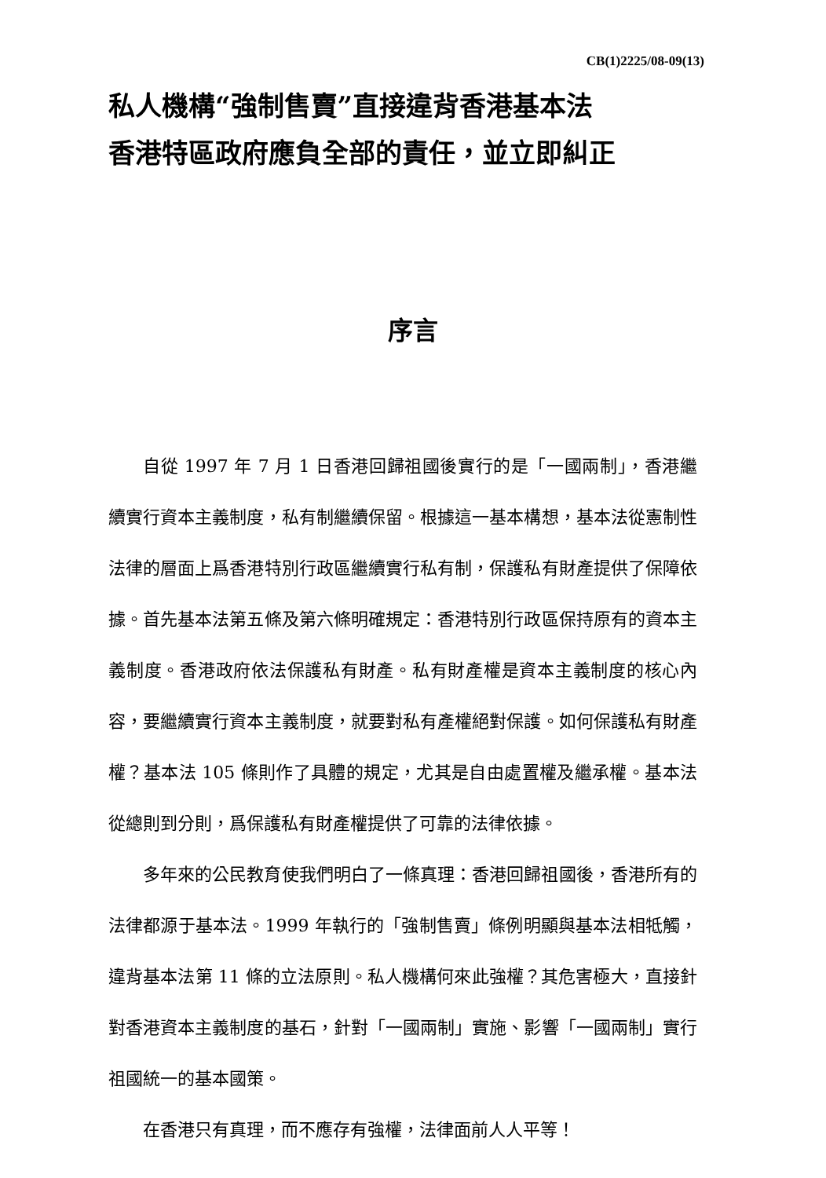CB(1)2225/08-09(13)
私人機構“強制售賣”直接違背香港基本法
香港特區政府應負全部的責任，並立即糾正
序言
自從 1997 年 7 月 1 日香港回歸祖國後實行的是「一國兩制」，香港繼續實行資本主義制度，私有制繼續保留。根據這一基本構想，基本法從憲制性法律的層面上爲香港特別行政區繼續實行私有制，保護私有財產提供了保障依據。首先基本法第五條及第六條明確規定：香港特別行政區保持原有的資本主義制度。香港政府依法保護私有財產。私有財產權是資本主義制度的核心內容，要繼續實行資本主義制度，就要對私有產權絕對保護。如何保護私有財產權？基本法 105 條則作了具體的規定，尤其是自由處置權及繼承權。基本法從總則到分則，爲保護私有財產權提供了可靠的法律依據。
多年來的公民教育使我們明白了一條真理：香港回歸祖國後，香港所有的法律都源于基本法。1999 年執行的「強制售賣」條例明顯與基本法相牴觸，違背基本法第 11 條的立法原則。私人機構何來此強權？其危害極大，直接針對香港資本主義制度的基石，針對「一國兩制」實施、影響「一國兩制」實行祖國統一的基本國策。
在香港只有真理，而不應存有強權，法律面前人人平等！